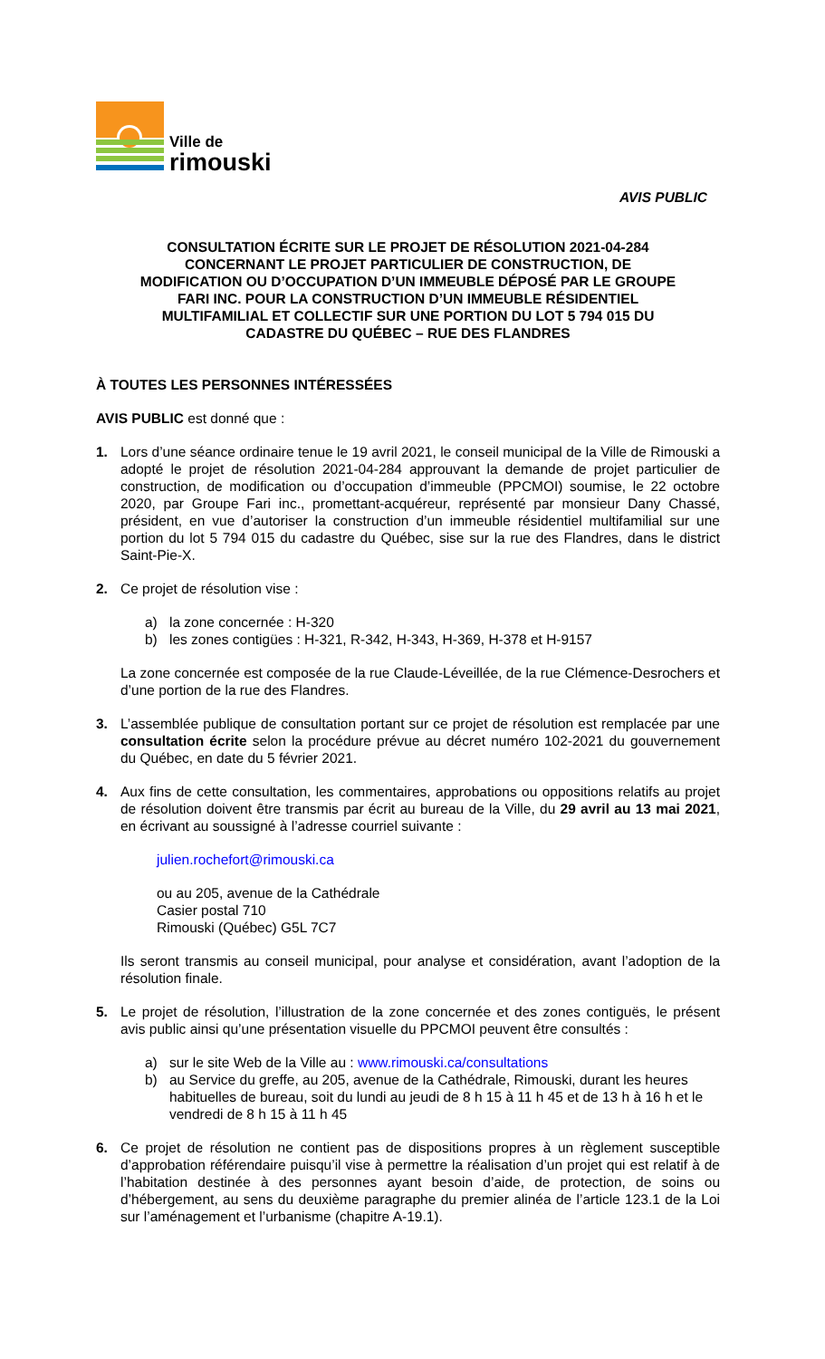Ville de
rimouski
AVIS PUBLIC
CONSULTATION ÉCRITE SUR LE PROJET DE RÉSOLUTION 2021-04-284 CONCERNANT LE PROJET PARTICULIER DE CONSTRUCTION, DE MODIFICATION OU D’OCCUPATION D’UN IMMEUBLE DÉPOSÉ PAR LE GROUPE FARI INC. POUR LA CONSTRUCTION D’UN IMMEUBLE RÉSIDENTIEL MULTIFAMILIAL ET COLLECTIF SUR UNE PORTION DU LOT 5 794 015 DU CADASTRE DU QUÉBEC – RUE DES FLANDRES
À TOUTES LES PERSONNES INTÉRESSÉES
AVIS PUBLIC est donné que :
1. Lors d’une séance ordinaire tenue le 19 avril 2021, le conseil municipal de la Ville de Rimouski a adopté le projet de résolution 2021-04-284 approuvant la demande de projet particulier de construction, de modification ou d’occupation d’immeuble (PPCMOI) soumise, le 22 octobre 2020, par Groupe Fari inc., promettant-acquéreur, représenté par monsieur Dany Chassé, président, en vue d’autoriser la construction d’un immeuble résidentiel multifamilial sur une portion du lot 5 794 015 du cadastre du Québec, sise sur la rue des Flandres, dans le district Saint-Pie-X.
2. Ce projet de résolution vise :
a) la zone concernée : H-320
b) les zones contigües : H-321, R-342, H-343, H-369, H-378 et H-9157
La zone concernée est composée de la rue Claude-Léveillée, de la rue Clémence-Desrochers et d’une portion de la rue des Flandres.
3. L’assemblée publique de consultation portant sur ce projet de résolution est remplacée par une consultation écrite selon la procédure prévue au décret numéro 102-2021 du gouvernement du Québec, en date du 5 février 2021.
4. Aux fins de cette consultation, les commentaires, approbations ou oppositions relatifs au projet de résolution doivent être transmis par écrit au bureau de la Ville, du 29 avril au 13 mai 2021, en écrivant au soussigné à l’adresse courriel suivante :
julien.rochefort@rimouski.ca
ou au 205, avenue de la Cathédrale
Casier postal 710
Rimouski (Québec) G5L 7C7
Ils seront transmis au conseil municipal, pour analyse et considération, avant l’adoption de la résolution finale.
5. Le projet de résolution, l’illustration de la zone concernée et des zones contiguës, le présent avis public ainsi qu’une présentation visuelle du PPCMOI peuvent être consultés :
a) sur le site Web de la Ville au : www.rimouski.ca/consultations
b) au Service du greffe, au 205, avenue de la Cathédrale, Rimouski, durant les heures habituelles de bureau, soit du lundi au jeudi de 8 h 15 à 11 h 45 et de 13 h à 16 h et le vendredi de 8 h 15 à 11 h 45
6. Ce projet de résolution ne contient pas de dispositions propres à un règlement susceptible d’approbation référendaire puisqu’il vise à permettre la réalisation d’un projet qui est relatif à de l’habitation destinée à des personnes ayant besoin d’aide, de protection, de soins ou d’hébergement, au sens du deuxième paragraphe du premier alinéa de l’article 123.1 de la Loi sur l’aménagement et l’urbanisme (chapitre A-19.1).